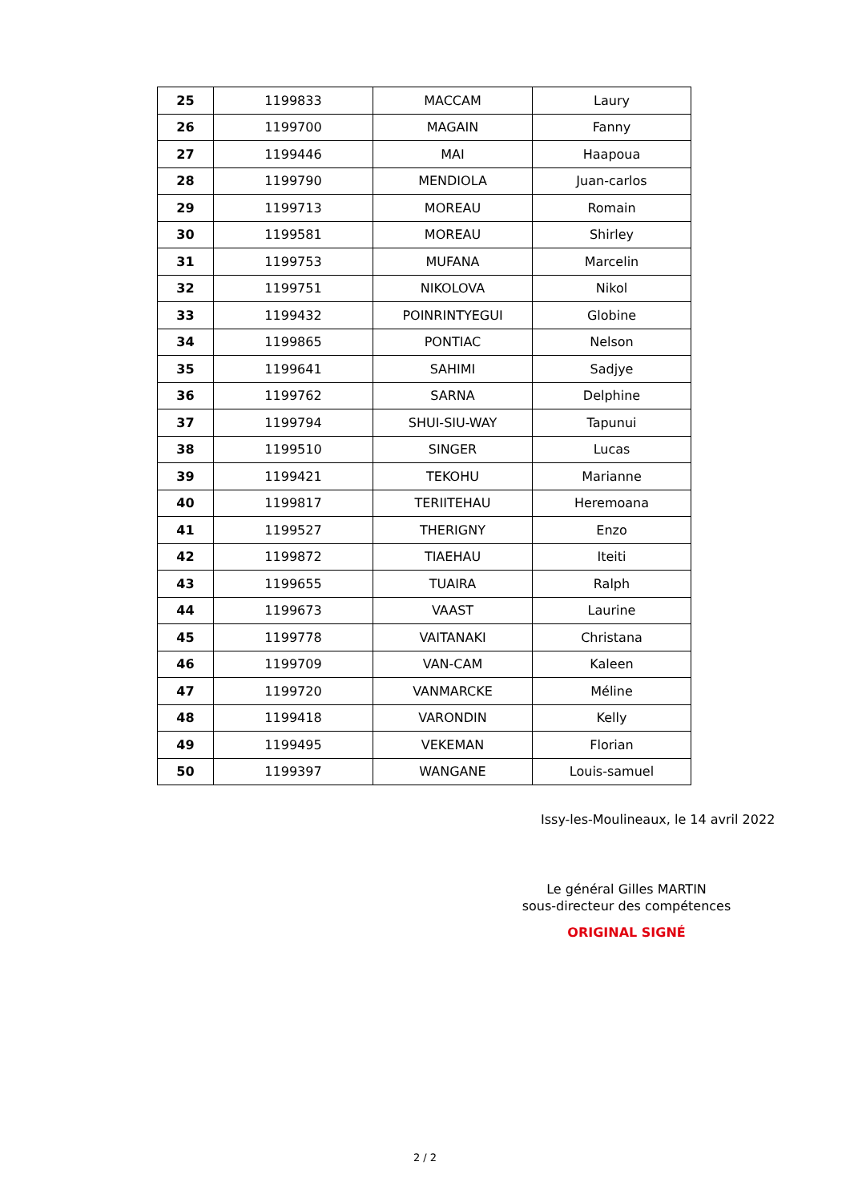| 25 | 1199833 | MACCAM | Laury |
| 26 | 1199700 | MAGAIN | Fanny |
| 27 | 1199446 | MAI | Haapoua |
| 28 | 1199790 | MENDIOLA | Juan-carlos |
| 29 | 1199713 | MOREAU | Romain |
| 30 | 1199581 | MOREAU | Shirley |
| 31 | 1199753 | MUFANA | Marcelin |
| 32 | 1199751 | NIKOLOVA | Nikol |
| 33 | 1199432 | POINRINTYEGUI | Globine |
| 34 | 1199865 | PONTIAC | Nelson |
| 35 | 1199641 | SAHIMI | Sadjye |
| 36 | 1199762 | SARNA | Delphine |
| 37 | 1199794 | SHUI-SIU-WAY | Tapunui |
| 38 | 1199510 | SINGER | Lucas |
| 39 | 1199421 | TEKOHU | Marianne |
| 40 | 1199817 | TERIITEHAU | Heremoana |
| 41 | 1199527 | THERIGNY | Enzo |
| 42 | 1199872 | TIAEHAU | Iteiti |
| 43 | 1199655 | TUAIRA | Ralph |
| 44 | 1199673 | VAAST | Laurine |
| 45 | 1199778 | VAITANAKI | Christana |
| 46 | 1199709 | VAN-CAM | Kaleen |
| 47 | 1199720 | VANMARCKE | Méline |
| 48 | 1199418 | VARONDIN | Kelly |
| 49 | 1199495 | VEKEMAN | Florian |
| 50 | 1199397 | WANGANE | Louis-samuel |
Issy-les-Moulineaux, le 14 avril 2022
Le général Gilles MARTIN
sous-directeur des compétences
ORIGINAL SIGNÉ
2 / 2